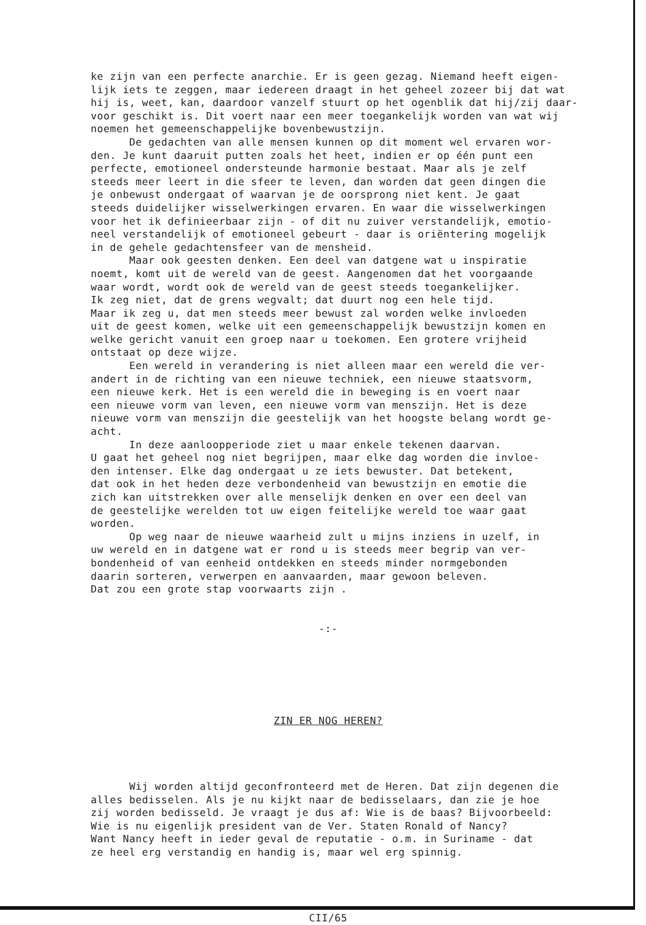ke zijn van een perfecte anarchie. Er is geen gezag. Niemand heeft eigen- lijk iets te zeggen, maar iedereen draagt in het geheel zozeer bij dat wat hij is, weet, kan, daardoor vanzelf stuurt op het ogenblik dat hij/zij daar- voor geschikt is. Dit voert naar een meer toegankelijk worden van wat wij noemen het gemeenschappelijke bovenbewustzijn. De gedachten van alle mensen kunnen op dit moment wel ervaren wor- den. Je kunt daaruit putten zoals het heet, indien er op één punt een perfecte, emotioneel ondersteunde harmonie bestaat. Maar als je zelf steeds meer leert in die sfeer te leven, dan worden dat geen dingen die je onbewust ondergaat of waarvan je de oorsprong niet kent. Je gaat steeds duidelijker wisselwerkingen ervaren. En waar die wisselwerkingen voor het ik definieerbaar zijn - of dit nu zuiver verstandelijk, emotio- neel verstandelijk of emotioneel gebeurt - daar is oriëntering mogelijk in de gehele gedachtensfeer van de mensheid. Maar ook geesten denken. Een deel van datgene wat u inspiratie noemt, komt uit de wereld van de geest. Aangenomen dat het voorgaande waar wordt, wordt ook de wereld van de geest steeds toegankelijker. Ik zeg niet, dat de grens wegvalt; dat duurt nog een hele tijd. Maar ik zeg u, dat men steeds meer bewust zal worden welke invloeden uit de geest komen, welke uit een gemeenschappelijk bewustzijn komen en welke gericht vanuit een groep naar u toekomen. Een grotere vrijheid ontstaat op deze wijze. Een wereld in verandering is niet alleen maar een wereld die ver- andert in de richting van een nieuwe techniek, een nieuwe staatsvorm, een nieuwe kerk. Het is een wereld die in beweging is en voert naar een nieuwe vorm van leven, een nieuwe vorm van menszijn. Het is deze nieuwe vorm van menszijn die geestelijk van het hoogste belang wordt ge- acht. In deze aanloopperiode ziet u maar enkele tekenen daarvan. U gaat het geheel nog niet begrijpen, maar elke dag worden die invloe- den intenser. Elke dag ondergaat u ze iets bewuster. Dat betekent, dat ook in het heden deze verbondenheid van bewustzijn en emotie die zich kan uitstrekken over alle menselijk denken en over een deel van de geestelijke werelden tot uw eigen feitelijke wereld toe waar gaat worden. Op weg naar de nieuwe waarheid zult u mijns inziens in uzelf, in uw wereld en in datgene wat er rond u is steeds meer begrip van ver- bondenheid of van eenheid ontdekken en steeds minder normgebonden daarin sorteren, verwerpen en aanvaarden, maar gewoon beleven. Dat zou een grote stap voorwaarts zijn .
-:-
ZIN ER NOG HEREN?
Wij worden altijd geconfronteerd met de Heren. Dat zijn degenen die alles bedisselen. Als je nu kijkt naar de bedisselaars, dan zie je hoe zij worden bedisseld. Je vraagt je dus af: Wie is de baas? Bijvoorbeeld: Wie is nu eigenlijk president van de Ver. Staten Ronald of Nancy? Want Nancy heeft in ieder geval de reputatie - o.m. in Suriname - dat ze heel erg verstandig en handig is, maar wel erg spinnig.
CII/65